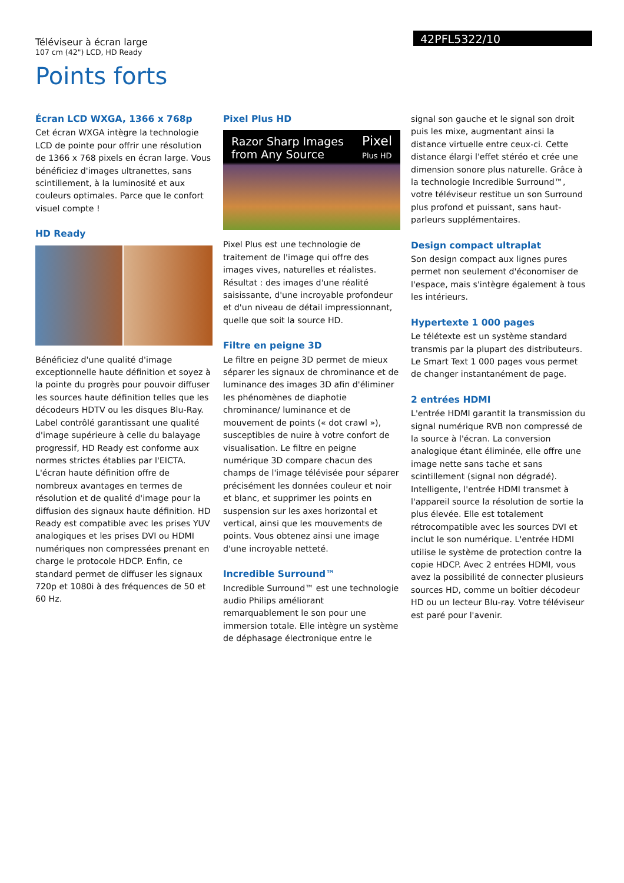Téléviseur à écran large
107 cm (42") LCD, HD Ready
42PFL5322/10
Points forts
Écran LCD WXGA, 1366 x 768p
Cet écran WXGA intègre la technologie LCD de pointe pour offrir une résolution de 1366 x 768 pixels en écran large. Vous bénéficiez d'images ultranettes, sans scintillement, à la luminosité et aux couleurs optimales. Parce que le confort visuel compte !
HD Ready
Bénéficiez d'une qualité d'image exceptionnelle haute définition et soyez à la pointe du progrès pour pouvoir diffuser les sources haute définition telles que les décodeurs HDTV ou les disques Blu-Ray. Label contrôlé garantissant une qualité d'image supérieure à celle du balayage progressif, HD Ready est conforme aux normes strictes établies par l'EICTA. L'écran haute définition offre de nombreux avantages en termes de résolution et de qualité d'image pour la diffusion des signaux haute définition. HD Ready est compatible avec les prises YUV analogiques et les prises DVI ou HDMI numériques non compressées prenant en charge le protocole HDCP. Enfin, ce standard permet de diffuser les signaux 720p et 1080i à des fréquences de 50 et 60 Hz.
Pixel Plus HD
Razor Sharp Images
from Any Source
Pixel
Plus HD
Pixel Plus est une technologie de traitement de l'image qui offre des images vives, naturelles et réalistes. Résultat : des images d'une réalité saisissante, d'une incroyable profondeur et d'un niveau de détail impressionnant, quelle que soit la source HD.
Filtre en peigne 3D
Le filtre en peigne 3D permet de mieux séparer les signaux de chrominance et de luminance des images 3D afin d'éliminer les phénomènes de diaphotie chrominance/ luminance et de mouvement de points (« dot crawl »), susceptibles de nuire à votre confort de visualisation. Le filtre en peigne numérique 3D compare chacun des champs de l'image télévisée pour séparer précisément les données couleur et noir et blanc, et supprimer les points en suspension sur les axes horizontal et vertical, ainsi que les mouvements de points. Vous obtenez ainsi une image d'une incroyable netteté.
Incredible Surround™
Incredible Surround™ est une technologie audio Philips améliorant remarquablement le son pour une immersion totale. Elle intègre un système de déphasage électronique entre le
signal son gauche et le signal son droit puis les mixe, augmentant ainsi la distance virtuelle entre ceux-ci. Cette distance élargi l'effet stéréo et crée une dimension sonore plus naturelle. Grâce à la technologie Incredible Surround™, votre téléviseur restitue un son Surround plus profond et puissant, sans haut-parleurs supplémentaires.
Design compact ultraplat
Son design compact aux lignes pures permet non seulement d'économiser de l'espace, mais s'intègre également à tous les intérieurs.
Hypertexte 1 000 pages
Le télétexte est un système standard transmis par la plupart des distributeurs. Le Smart Text 1 000 pages vous permet de changer instantanément de page.
2 entrées HDMI
L'entrée HDMI garantit la transmission du signal numérique RVB non compressé de la source à l'écran. La conversion analogique étant éliminée, elle offre une image nette sans tache et sans scintillement (signal non dégradé). Intelligente, l'entrée HDMI transmet à l'appareil source la résolution de sortie la plus élevée. Elle est totalement rétrocompatible avec les sources DVI et inclut le son numérique. L'entrée HDMI utilise le système de protection contre la copie HDCP. Avec 2 entrées HDMI, vous avez la possibilité de connecter plusieurs sources HD, comme un boîtier décodeur HD ou un lecteur Blu-ray. Votre téléviseur est paré pour l'avenir.